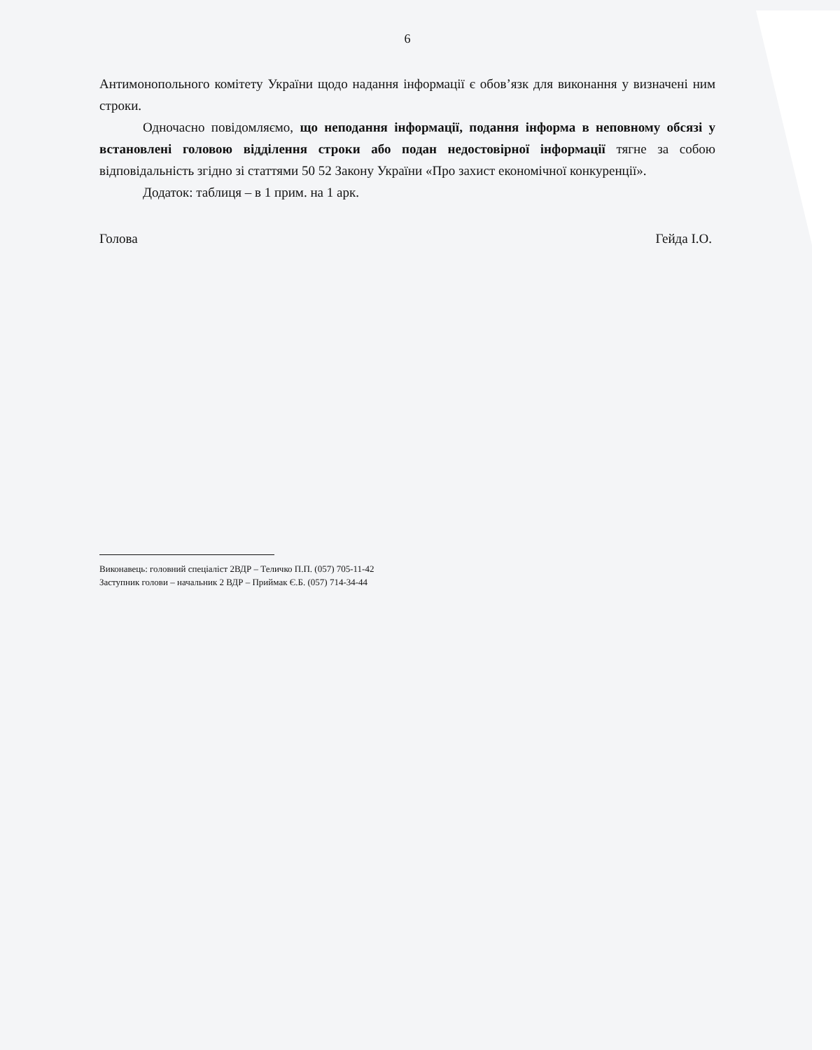6
Антимонопольного комітету України щодо надання інформації є обов’язк для виконання у визначені ним строки.
Одночасно повідомляємо, що неподання інформації, подання інформа в неповному обсязі у встановлені головою відділення строки або подан недостовірної інформації тягне за собою відповідальність згідно зі статтями 50 52 Закону України «Про захист економічної конкуренції».
Додаток: таблиця – в 1 прим. на 1 арк.
Голова Гейда І.О.
Виконавець: головний спеціаліст 2ВДР – Теличко П.П. (057) 705-11-42
Заступник голови – начальник 2 ВДР – Приймак Є.Б. (057) 714-34-44